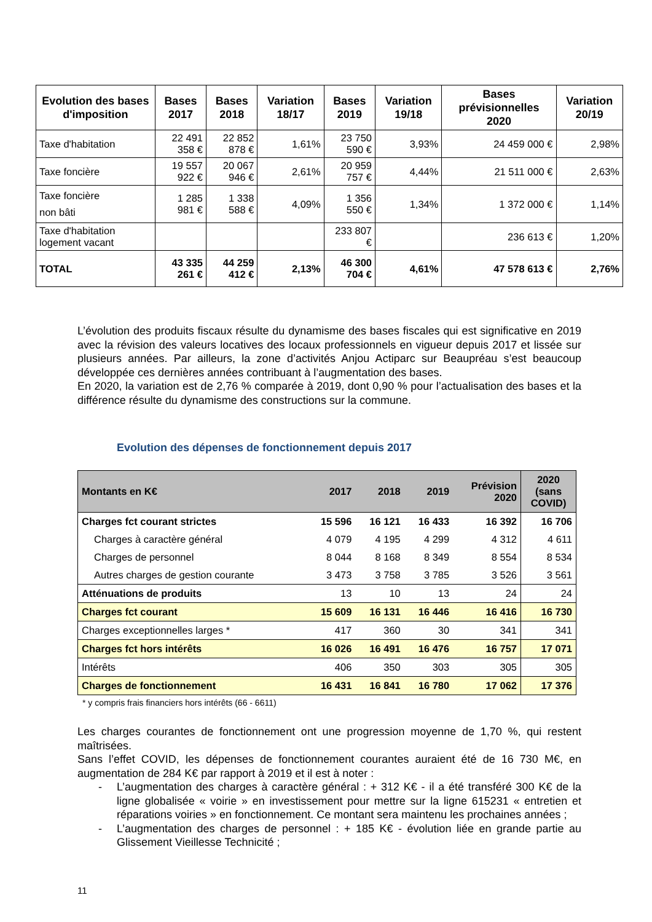| Evolution des bases d'imposition | Bases 2017 | Bases 2018 | Variation 18/17 | Bases 2019 | Variation 19/18 | Bases prévisionnelles 2020 | Variation 20/19 |
| --- | --- | --- | --- | --- | --- | --- | --- |
| Taxe d'habitation | 22 491 358 € | 22 852 878 € | 1,61% | 23 750 590 € | 3,93% | 24 459 000 € | 2,98% |
| Taxe foncière | 19 557 922 € | 20 067 946 € | 2,61% | 20 959 757 € | 4,44% | 21 511 000 € | 2,63% |
| Taxe foncière non bâti | 1 285 981 € | 1 338 588 € | 4,09% | 1 356 550 € | 1,34% | 1 372 000 € | 1,14% |
| Taxe d'habitation logement vacant | | | | 233 807 € | | 236 613 € | 1,20% |
| TOTAL | 43 335 261 € | 44 259 412 € | 2,13% | 46 300 704 € | 4,61% | 47 578 613 € | 2,76% |
L’évolution des produits fiscaux résulte du dynamisme des bases fiscales qui est significative en 2019 avec la révision des valeurs locatives des locaux professionnels en vigueur depuis 2017 et lissée sur plusieurs années. Par ailleurs, la zone d’activités Anjou Actiparc sur Beaupréau s’est beaucoup développée ces dernières années contribuant à l’augmentation des bases.
En 2020, la variation est de 2,76 % comparée à 2019, dont 0,90 % pour l’actualisation des bases et la différence résulte du dynamisme des constructions sur la commune.
Evolution des dépenses de fonctionnement depuis 2017
| Montants en K€ | 2017 | 2018 | 2019 | Prévision 2020 | 2020 (sans COVID) |
| --- | --- | --- | --- | --- | --- |
| Charges fct courant strictes | 15 596 | 16 121 | 16 433 | 16 392 | 16 706 |
| Charges à caractère général | 4 079 | 4 195 | 4 299 | 4 312 | 4 611 |
| Charges de personnel | 8 044 | 8 168 | 8 349 | 8 554 | 8 534 |
| Autres charges de gestion courante | 3 473 | 3 758 | 3 785 | 3 526 | 3 561 |
| Atténuations de produits | 13 | 10 | 13 | 24 | 24 |
| Charges fct courant | 15 609 | 16 131 | 16 446 | 16 416 | 16 730 |
| Charges exceptionnelles larges * | 417 | 360 | 30 | 341 | 341 |
| Charges fct hors intérêts | 16 026 | 16 491 | 16 476 | 16 757 | 17 071 |
| Intérêts | 406 | 350 | 303 | 305 | 305 |
| Charges de fonctionnement | 16 431 | 16 841 | 16 780 | 17 062 | 17 376 |
* y compris frais financiers hors intérêts (66 - 6611)
Les charges courantes de fonctionnement ont une progression moyenne de 1,70 %, qui restent maîtrisées.
Sans l’effet COVID, les dépenses de fonctionnement courantes auraient été de 16 730 M€, en augmentation de 284 K€ par rapport à 2019 et il est à noter :
- L’augmentation des charges à caractère général : + 312 K€ - il a été transféré 300 K€ de la ligne globalisée « voirie » en investissement pour mettre sur la ligne 615231 « entretien et réparations voiries » en fonctionnement. Ce montant sera maintenu les prochaines années ;
- L’augmentation des charges de personnel : + 185 K€ - évolution liée en grande partie au Glissement Vieillesse Technicité ;
11